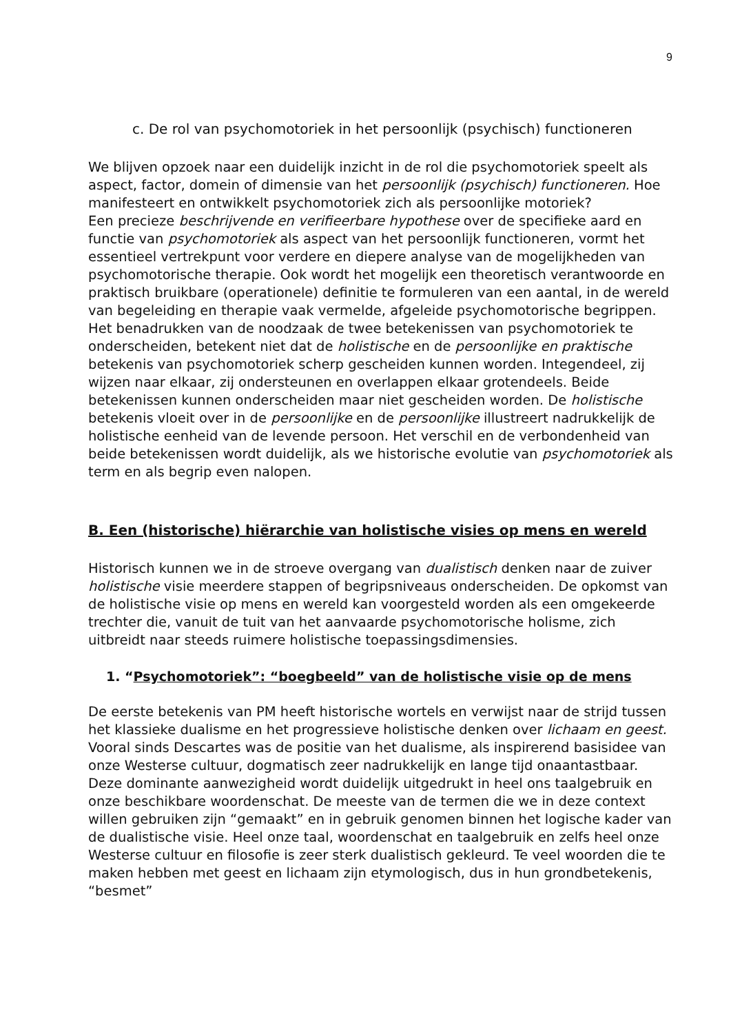9
c. De rol van psychomotoriek in het persoonlijk (psychisch) functioneren
We blijven opzoek naar een duidelijk inzicht in de rol die psychomotoriek speelt als aspect, factor, domein of dimensie van het persoonlijk (psychisch) functioneren. Hoe manifesteert en ontwikkelt psychomotoriek zich als persoonlijke motoriek?
Een precieze beschrijvende en verifieerbare hypothese over de specifieke aard en functie van psychomotoriek als aspect van het persoonlijk functioneren, vormt het essentieel vertrekpunt voor verdere en diepere analyse van de mogelijkheden van psychomotorische therapie. Ook wordt het mogelijk een theoretisch verantwoorde en praktisch bruikbare (operationele) definitie te formuleren van een aantal, in de wereld van begeleiding en therapie vaak vermelde, afgeleide psychomotorische begrippen.
Het benadrukken van de noodzaak de twee betekenissen van psychomotoriek te onderscheiden, betekent niet dat de holistische en de persoonlijke en praktische betekenis van psychomotoriek scherp gescheiden kunnen worden. Integendeel, zij wijzen naar elkaar, zij ondersteunen en overlappen elkaar grotendeels. Beide betekenissen kunnen onderscheiden maar niet gescheiden worden. De holistische betekenis vloeit over in de persoonlijke en de persoonlijke illustreert nadrukkelijk de holistische eenheid van de levende persoon. Het verschil en de verbondenheid van beide betekenissen wordt duidelijk, als we historische evolutie van psychomotoriek als term en als begrip even nalopen.
B. Een (historische) hiërarchie van holistische visies op mens en wereld
Historisch kunnen we in de stroeve overgang van dualistisch denken naar de zuiver holistische visie meerdere stappen of begripsniveaus onderscheiden. De opkomst van de holistische visie op mens en wereld kan voorgesteld worden als een omgekeerde trechter die, vanuit de tuit van het aanvaarde psychomotorische holisme, zich uitbreidt naar steeds ruimere holistische toepassingsdimensies.
1. “Psychomotoriek”: “boegbeeld” van de holistische visie op de mens
De eerste betekenis van PM heeft historische wortels en verwijst naar de strijd tussen het klassieke dualisme en het progressieve holistische denken over lichaam en geest. Vooral sinds Descartes was de positie van het dualisme, als inspirerend basisidee van onze Westerse cultuur, dogmatisch zeer nadrukkelijk en lange tijd onaantastbaar. Deze dominante aanwezigheid wordt duidelijk uitgedrukt in heel ons taalgebruik en onze beschikbare woordenschat. De meeste van de termen die we in deze context willen gebruiken zijn “gemaakt” en in gebruik genomen binnen het logische kader van de dualistische visie. Heel onze taal, woordenschat en taalgebruik en zelfs heel onze Westerse cultuur en filosofie is zeer sterk dualistisch gekleurd. Te veel woorden die te maken hebben met geest en lichaam zijn etymologisch, dus in hun grondbetekenis, “besmet”